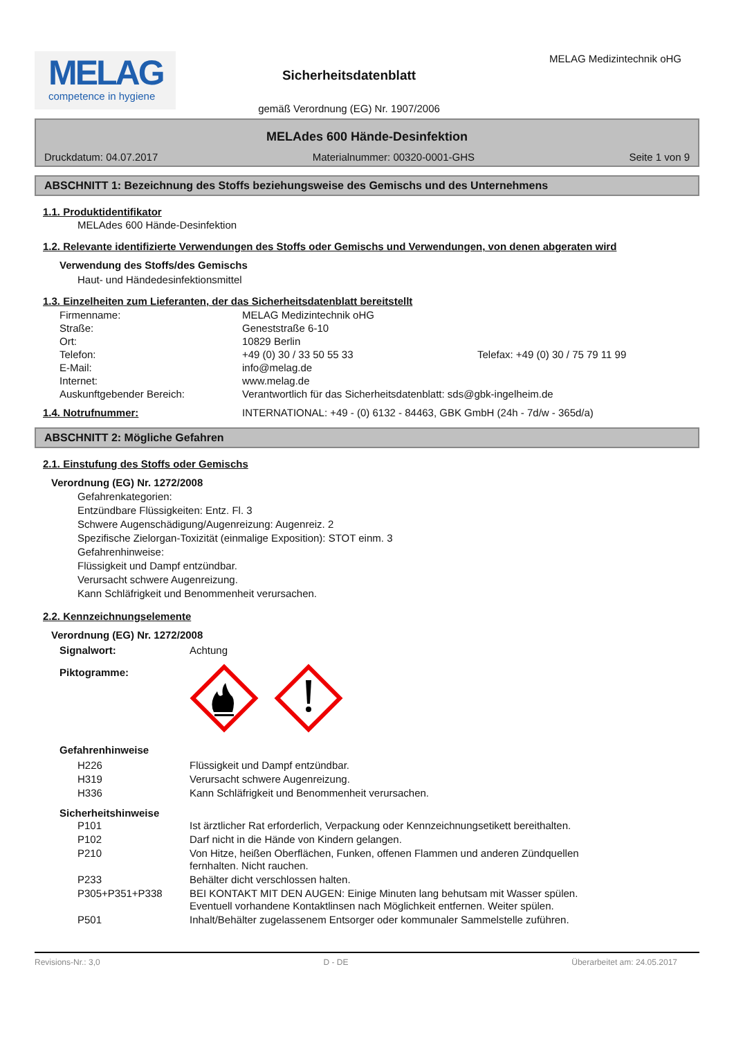MELAG
competence in hygiene
Sicherheitsdatenblatt
gemäß Verordnung (EG) Nr. 1907/2006
MELAG Medizintechnik oHG
MELAdes 600 Hände-Desinfektion
Druckdatum: 04.07.2017 Materialnummer: 00320-0001-GHS Seite 1 von 9
ABSCHNITT 1: Bezeichnung des Stoffs beziehungsweise des Gemischs und des Unternehmens
1.1. Produktidentifikator
MELAdes 600 Hände-Desinfektion
1.2. Relevante identifizierte Verwendungen des Stoffs oder Gemischs und Verwendungen, von denen abgeraten wird
Verwendung des Stoffs/des Gemischs
Haut- und Händedesinfektionsmittel
1.3. Einzelheiten zum Lieferanten, der das Sicherheitsdatenblatt bereitstellt
| Firmenname: | MELAG Medizintechnik oHG | |
| Straße: | Geneststraße 6-10 | |
| Ort: | 10829 Berlin | |
| Telefon: | +49 (0) 30 / 33 50 55 33 | Telefax: +49 (0) 30 / 75 79 11 99 |
| E-Mail: | info@melag.de | |
| Internet: | www.melag.de | |
| Auskunftgebender Bereich: | Verantwortlich für das Sicherheitsdatenblatt: sds@gbk-ingelheim.de | |
| 1.4. Notrufnummer: | INTERNATIONAL: +49 - (0) 6132 - 84463, GBK GmbH (24h - 7d/w - 365d/a) |
ABSCHNITT 2: Mögliche Gefahren
2.1. Einstufung des Stoffs oder Gemischs
Verordnung (EG) Nr. 1272/2008
Gefahrenkategorien:
Entzündbare Flüssigkeiten: Entz. Fl. 3
Schwere Augenschädigung/Augenreizung: Augenreiz. 2
Spezifische Zielorgan-Toxizität (einmalige Exposition): STOT einm. 3
Gefahrenhinweise:
Flüssigkeit und Dampf entzündbar.
Verursacht schwere Augenreizung.
Kann Schläfrigkeit und Benommenheit verursachen.
2.2. Kennzeichnungselemente
Verordnung (EG) Nr. 1272/2008
| Signalwort: | Achtung |
| Piktogramme: | |
Gefahrenhinweise
| H226 | Flüssigkeit und Dampf entzündbar. |
| H319 | Verursacht schwere Augenreizung. |
| H336 | Kann Schläfrigkeit und Benommenheit verursachen. |
Sicherheitshinweise
| P101 | Ist ärztlicher Rat erforderlich, Verpackung oder Kennzeichnungsetikett bereithalten. |
| P102 | Darf nicht in die Hände von Kindern gelangen. |
| P210 | Von Hitze, heißen Oberflächen, Funken, offenen Flammen und anderen Zündquellen fernhalten. Nicht rauchen. |
| P233 | Behälter dicht verschlossen halten. |
| P305+P351+P338 | BEI KONTAKT MIT DEN AUGEN: Einige Minuten lang behutsam mit Wasser spülen. Eventuell vorhandene Kontaktlinsen nach Möglichkeit entfernen. Weiter spülen. |
| P501 | Inhalt/Behälter zugelassenem Entsorger oder kommunaler Sammelstelle zuführen. |
Revisions-Nr.: 3,0 D - DE Überarbeitet am: 24.05.2017